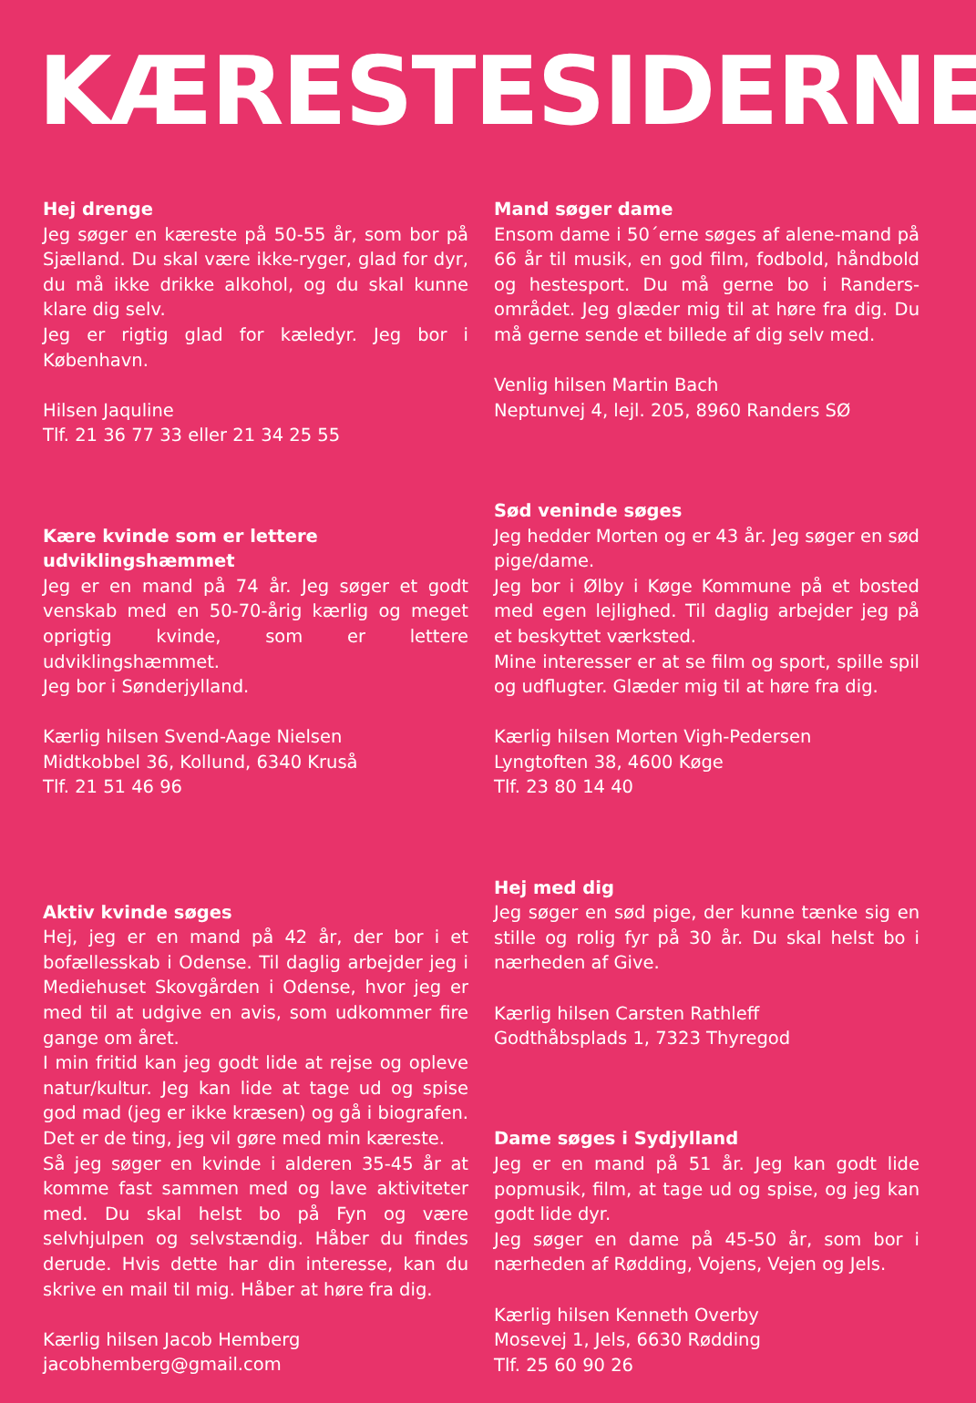KÆRESTESIDERNE
Hej drenge
Jeg søger en kæreste på 50-55 år, som bor på Sjælland. Du skal være ikke-ryger, glad for dyr, du må ikke drikke alkohol, og du skal kunne klare dig selv.
Jeg er rigtig glad for kæledyr. Jeg bor i København.
Hilsen Jaquline
Tlf. 21 36 77 33 eller 21 34 25 55
Kære kvinde som er lettere udviklingshæmmet
Jeg er en mand på 74 år. Jeg søger et godt venskab med en 50-70-årig kærlig og meget oprigtig kvinde, som er lettere udviklingshæmmet.
Jeg bor i Sønderjylland.
Kærlig hilsen Svend-Aage Nielsen
Midtkobbel 36, Kollund, 6340 Kruså
Tlf. 21 51 46 96
Aktiv kvinde søges
Hej, jeg er en mand på 42 år, der bor i et bofællesskab i Odense. Til daglig arbejder jeg i Mediehuset Skovgården i Odense, hvor jeg er med til at udgive en avis, som udkommer fire gange om året.
I min fritid kan jeg godt lide at rejse og opleve natur/kultur. Jeg kan lide at tage ud og spise god mad (jeg er ikke kræsen) og gå i biografen. Det er de ting, jeg vil gøre med min kæreste.
Så jeg søger en kvinde i alderen 35-45 år at komme fast sammen med og lave aktiviteter med. Du skal helst bo på Fyn og være selvhjulpen og selvstændig. Håber du findes derude. Hvis dette har din interesse, kan du skrive en mail til mig. Håber at høre fra dig.
Kærlig hilsen Jacob Hemberg
jacobhemberg@gmail.com
Mand søger dame
Ensom dame i 50´erne søges af alene-mand på 66 år til musik, en god film, fodbold, håndbold og hestesport. Du må gerne bo i Randers-området. Jeg glæder mig til at høre fra dig. Du må gerne sende et billede af dig selv med.
Venlig hilsen Martin Bach
Neptunvej 4, lejl. 205, 8960 Randers SØ
Sød veninde søges
Jeg hedder Morten og er 43 år. Jeg søger en sød pige/dame.
Jeg bor i Ølby i Køge Kommune på et bosted med egen lejlighed. Til daglig arbejder jeg på et beskyttet værksted.
Mine interesser er at se film og sport, spille spil og udflugter. Glæder mig til at høre fra dig.
Kærlig hilsen Morten Vigh-Pedersen
Lyngtoften 38, 4600 Køge
Tlf. 23 80 14 40
Hej med dig
Jeg søger en sød pige, der kunne tænke sig en stille og rolig fyr på 30 år. Du skal helst bo i nærheden af Give.
Kærlig hilsen Carsten Rathleff
Godthåbsplads 1, 7323 Thyregod
Dame søges i Sydjylland
Jeg er en mand på 51 år. Jeg kan godt lide popmusik, film, at tage ud og spise, og jeg kan godt lide dyr.
Jeg søger en dame på 45-50 år, som bor i nærheden af Rødding, Vojens, Vejen og Jels.
Kærlig hilsen Kenneth Overby
Mosevej 1, Jels, 6630 Rødding
Tlf. 25 60 90 26